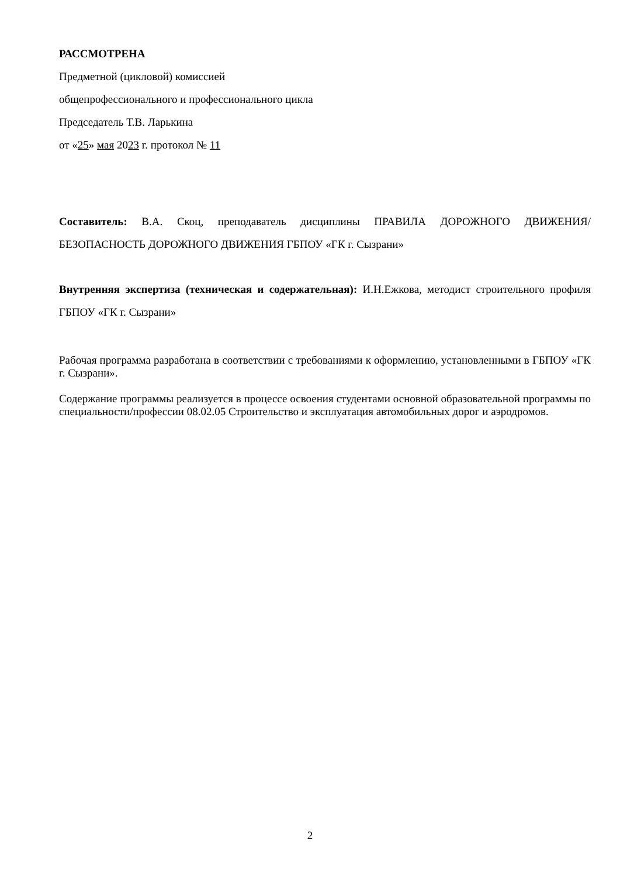РАССМОТРЕНА
Предметной (цикловой) комиссией
общепрофессионального и профессионального цикла
Председатель Т.В. Ларькина
от «25» мая 2023 г. протокол № 11
Составитель: В.А. Скоц, преподаватель дисциплины ПРАВИЛА ДОРОЖНОГО ДВИЖЕНИЯ/ БЕЗОПАСНОСТЬ ДОРОЖНОГО ДВИЖЕНИЯ ГБПОУ «ГК г. Сызрани»
Внутренняя экспертиза (техническая и содержательная): И.Н.Ежкова, методист строительного профиля ГБПОУ «ГК г. Сызрани»
Рабочая программа разработана в соответствии с требованиями к оформлению, установленными в ГБПОУ «ГК г. Сызрани».
Содержание программы реализуется в процессе освоения студентами основной образовательной программы по специальности/профессии 08.02.05 Строительство и эксплуатация автомобильных дорог и аэродромов.
2